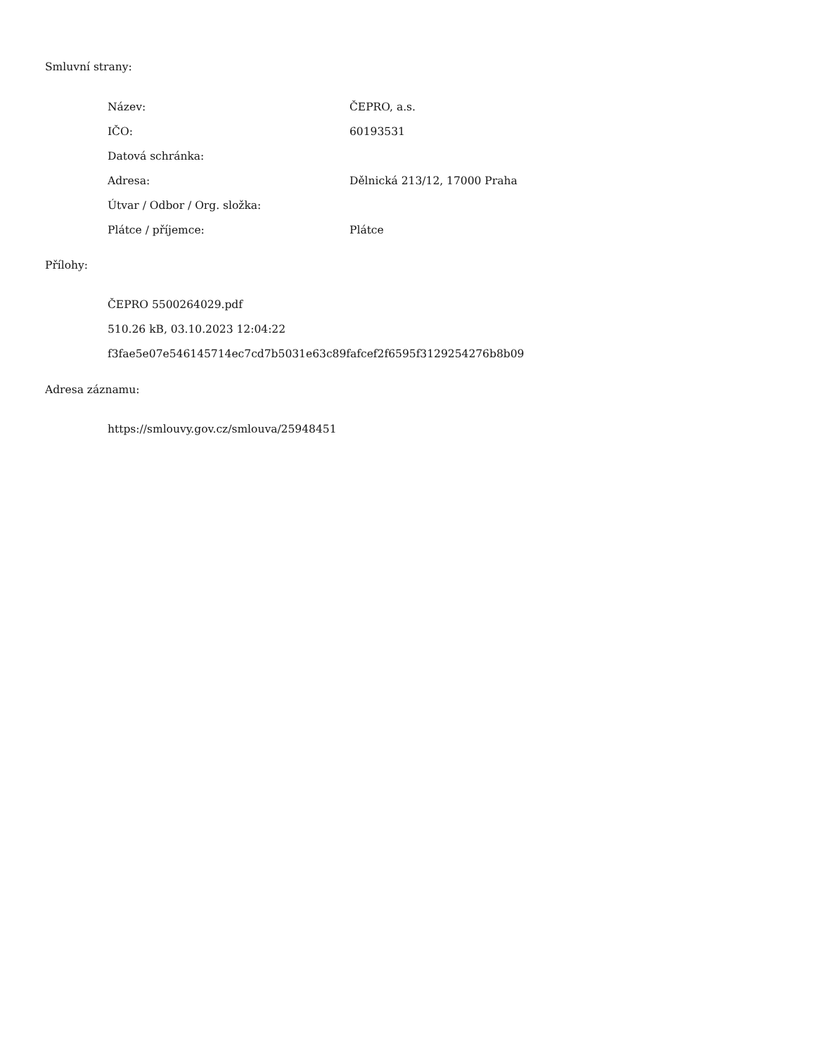Smluvní strany:
| Název: | ČEPRO, a.s. |
| IČO: | 60193531 |
| Datová schránka: | |
| Adresa: | Dělnická 213/12, 17000 Praha |
| Útvar / Odbor / Org. složka: | |
| Plátce / příjemce: | Plátce |
Přílohy:
ČEPRO 5500264029.pdf
510.26 kB, 03.10.2023 12:04:22
f3fae5e07e546145714ec7cd7b5031e63c89fafcef2f6595f3129254276b8b09
Adresa záznamu:
https://smlouvy.gov.cz/smlouva/25948451